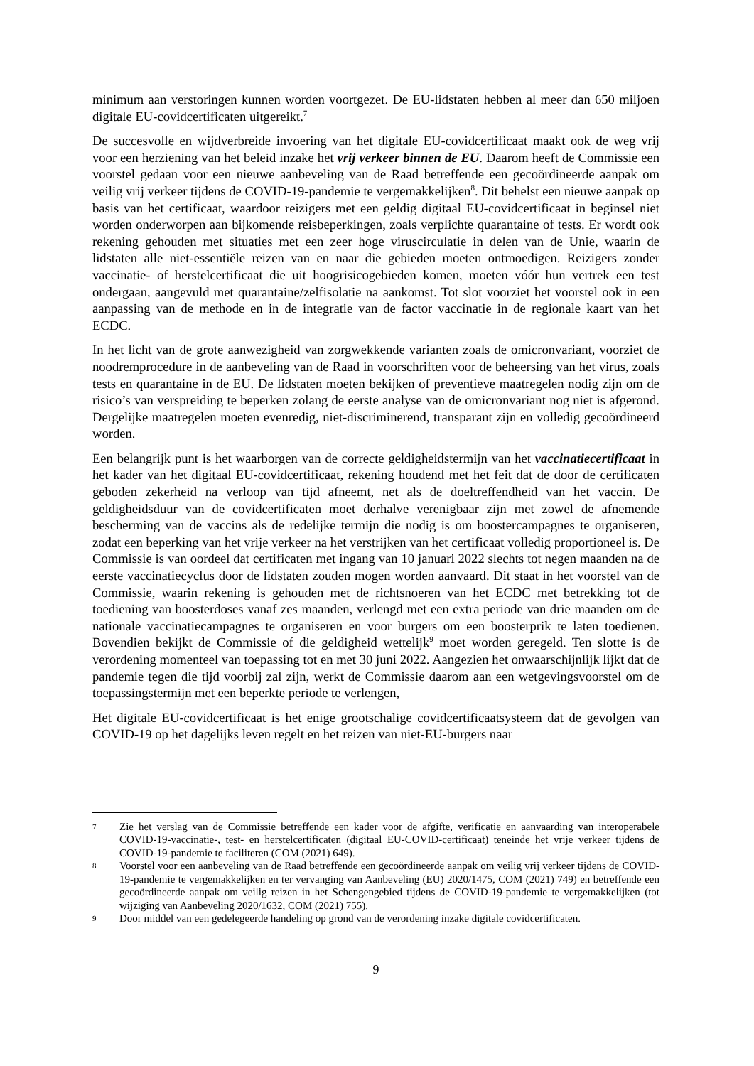minimum aan verstoringen kunnen worden voortgezet. De EU-lidstaten hebben al meer dan 650 miljoen digitale EU-covidcertificaten uitgereikt.<sup>7</sup>
De succesvolle en wijdverbreide invoering van het digitale EU-covidcertificaat maakt ook de weg vrij voor een herziening van het beleid inzake het vrij verkeer binnen de EU. Daarom heeft de Commissie een voorstel gedaan voor een nieuwe aanbeveling van de Raad betreffende een gecoördineerde aanpak om veilig vrij verkeer tijdens de COVID-19-pandemie te vergemakkelijken<sup>8</sup>. Dit behelst een nieuwe aanpak op basis van het certificaat, waardoor reizigers met een geldig digitaal EU-covidcertificaat in beginsel niet worden onderworpen aan bijkomende reisbeperkingen, zoals verplichte quarantaine of tests. Er wordt ook rekening gehouden met situaties met een zeer hoge viruscirculatie in delen van de Unie, waarin de lidstaten alle niet-essentiële reizen van en naar die gebieden moeten ontmoedigen. Reizigers zonder vaccinatie- of herstelcertificaat die uit hoogrisicogebieden komen, moeten vóór hun vertrek een test ondergaan, aangevuld met quarantaine/zelfisolatie na aankomst. Tot slot voorziet het voorstel ook in een aanpassing van de methode en in de integratie van de factor vaccinatie in de regionale kaart van het ECDC.
In het licht van de grote aanwezigheid van zorgwekkende varianten zoals de omicronvariant, voorziet de noodremprocedure in de aanbeveling van de Raad in voorschriften voor de beheersing van het virus, zoals tests en quarantaine in de EU. De lidstaten moeten bekijken of preventieve maatregelen nodig zijn om de risico’s van verspreiding te beperken zolang de eerste analyse van de omicronvariant nog niet is afgerond. Dergelijke maatregelen moeten evenredig, niet-discriminerend, transparant zijn en volledig gecoördineerd worden.
Een belangrijk punt is het waarborgen van de correcte geldigheidstermijn van het vaccinatiecertificaat in het kader van het digitaal EU-covidcertificaat, rekening houdend met het feit dat de door de certificaten geboden zekerheid na verloop van tijd afneemt, net als de doeltreffendheid van het vaccin. De geldigheidsduur van de covidcertificaten moet derhalve verenigbaar zijn met zowel de afnemende bescherming van de vaccins als de redelijke termijn die nodig is om boostercampagnes te organiseren, zodat een beperking van het vrije verkeer na het verstrijken van het certificaat volledig proportioneel is. De Commissie is van oordeel dat certificaten met ingang van 10 januari 2022 slechts tot negen maanden na de eerste vaccinatiecyclus door de lidstaten zouden mogen worden aanvaard. Dit staat in het voorstel van de Commissie, waarin rekening is gehouden met de richtsnoeren van het ECDC met betrekking tot de toediening van boosterdoses vanaf zes maanden, verlengd met een extra periode van drie maanden om de nationale vaccinatiecampagnes te organiseren en voor burgers om een boosterprik te laten toedienen. Bovendien bekijkt de Commissie of die geldigheid wettelijk<sup>9</sup> moet worden geregeld. Ten slotte is de verordening momenteel van toepassing tot en met 30 juni 2022. Aangezien het onwaarschijnlijk lijkt dat de pandemie tegen die tijd voorbij zal zijn, werkt de Commissie daarom aan een wetgevingsvoorstel om de toepassingstermijn met een beperkte periode te verlengen,
Het digitale EU-covidcertificaat is het enige grootschalige covidcertificaatsysteem dat de gevolgen van COVID-19 op het dagelijks leven regelt en het reizen van niet-EU-burgers naar
7
Zie het verslag van de Commissie betreffende een kader voor de afgifte, verificatie en aanvaarding van interoperabele COVID-19-vaccinatie-, test- en herstelcertificaten (digitaal EU-COVID-certificaat) teneinde het vrije verkeer tijdens de COVID-19-pandemie te faciliteren (COM (2021) 649).
8
Voorstel voor een aanbeveling van de Raad betreffende een gecoördineerde aanpak om veilig vrij verkeer tijdens de COVID-19-pandemie te vergemakkelijken en ter vervanging van Aanbeveling (EU) 2020/1475, COM (2021) 749) en betreffende een gecoördineerde aanpak om veilig reizen in het Schengengebied tijdens de COVID-19-pandemie te vergemakkelijken (tot wijziging van Aanbeveling 2020/1632, COM (2021) 755).
9
Door middel van een gedelegeerde handeling op grond van de verordening inzake digitale covidcertificaten.
9